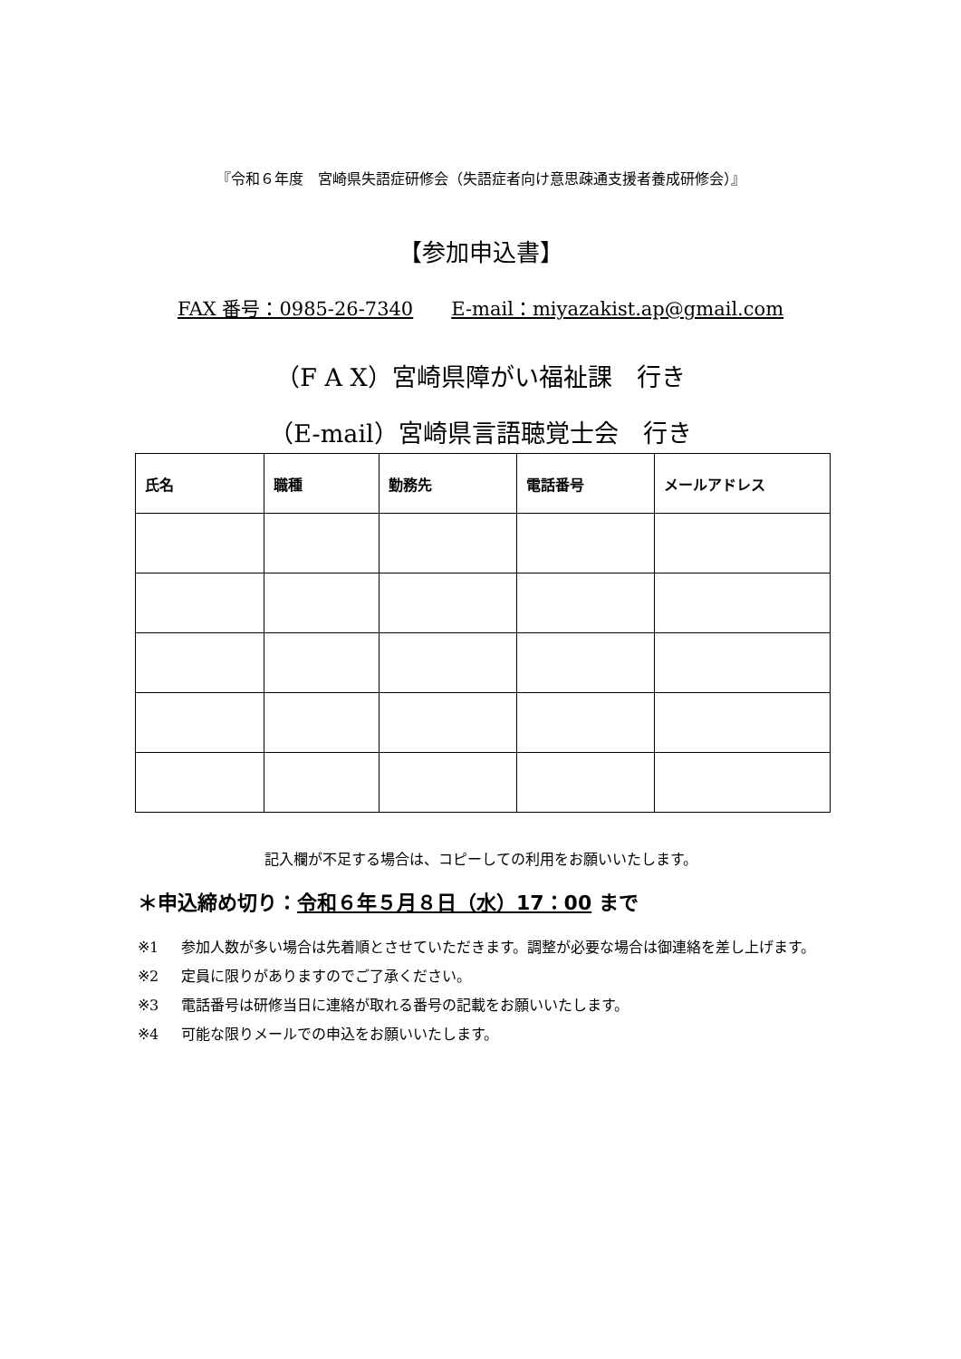『令和６年度　宮崎県失語症研修会（失語症者向け意思疎通支援者養成研修会）』
【参加申込書】
FAX 番号：0985-26-7340　　E-mail：miyazakist.ap@gmail.com
（F A X）宮崎県障がい福祉課　行き
（E-mail）宮崎県言語聴覚士会　行き
| 氏名 | 職種 | 勤務先 | 電話番号 | メールアドレス |
| --- | --- | --- | --- | --- |
記入欄が不足する場合は、コピーしての利用をお願いいたします。
＊申込締め切り：令和６年５月８日（水）17：00 まで
※1 参加人数が多い場合は先着順とさせていただきます。調整が必要な場合は御連絡を差し上げます。
※2 定員に限りがありますのでご了承ください。
※3 電話番号は研修当日に連絡が取れる番号の記載をお願いいたします。
※4 可能な限りメールでの申込をお願いいたします。